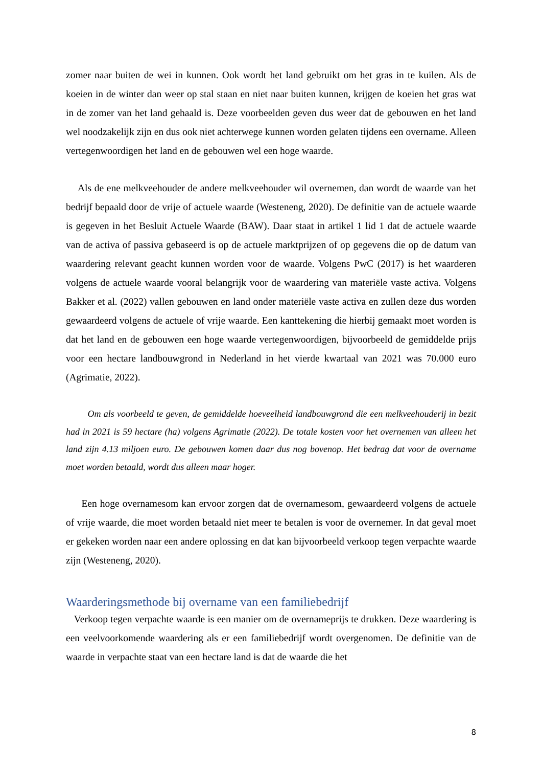zomer naar buiten de wei in kunnen. Ook wordt het land gebruikt om het gras in te kuilen. Als de koeien in de winter dan weer op stal staan en niet naar buiten kunnen, krijgen de koeien het gras wat in de zomer van het land gehaald is. Deze voorbeelden geven dus weer dat de gebouwen en het land wel noodzakelijk zijn en dus ook niet achterwege kunnen worden gelaten tijdens een overname. Alleen vertegenwoordigen het land en de gebouwen wel een hoge waarde.
Als de ene melkveehouder de andere melkveehouder wil overnemen, dan wordt de waarde van het bedrijf bepaald door de vrije of actuele waarde (Westeneng, 2020). De definitie van de actuele waarde is gegeven in het Besluit Actuele Waarde (BAW). Daar staat in artikel 1 lid 1 dat de actuele waarde van de activa of passiva gebaseerd is op de actuele marktprijzen of op gegevens die op de datum van waardering relevant geacht kunnen worden voor de waarde. Volgens PwC (2017) is het waarderen volgens de actuele waarde vooral belangrijk voor de waardering van materiële vaste activa. Volgens Bakker et al. (2022) vallen gebouwen en land onder materiële vaste activa en zullen deze dus worden gewaardeerd volgens de actuele of vrije waarde. Een kanttekening die hierbij gemaakt moet worden is dat het land en de gebouwen een hoge waarde vertegenwoordigen, bijvoorbeeld de gemiddelde prijs voor een hectare landbouwgrond in Nederland in het vierde kwartaal van 2021 was 70.000 euro (Agrimatie, 2022).
Om als voorbeeld te geven, de gemiddelde hoeveelheid landbouwgrond die een melkveehouderij in bezit had in 2021 is 59 hectare (ha) volgens Agrimatie (2022). De totale kosten voor het overnemen van alleen het land zijn 4.13 miljoen euro. De gebouwen komen daar dus nog bovenop. Het bedrag dat voor de overname moet worden betaald, wordt dus alleen maar hoger.
Een hoge overnamesom kan ervoor zorgen dat de overnamesom, gewaardeerd volgens de actuele of vrije waarde, die moet worden betaald niet meer te betalen is voor de overnemer. In dat geval moet er gekeken worden naar een andere oplossing en dat kan bijvoorbeeld verkoop tegen verpachte waarde zijn (Westeneng, 2020).
Waarderingsmethode bij overname van een familiebedrijf
Verkoop tegen verpachte waarde is een manier om de overnameprijs te drukken. Deze waardering is een veelvoorkomende waardering als er een familiebedrijf wordt overgenomen. De definitie van de waarde in verpachte staat van een hectare land is dat de waarde die het
8